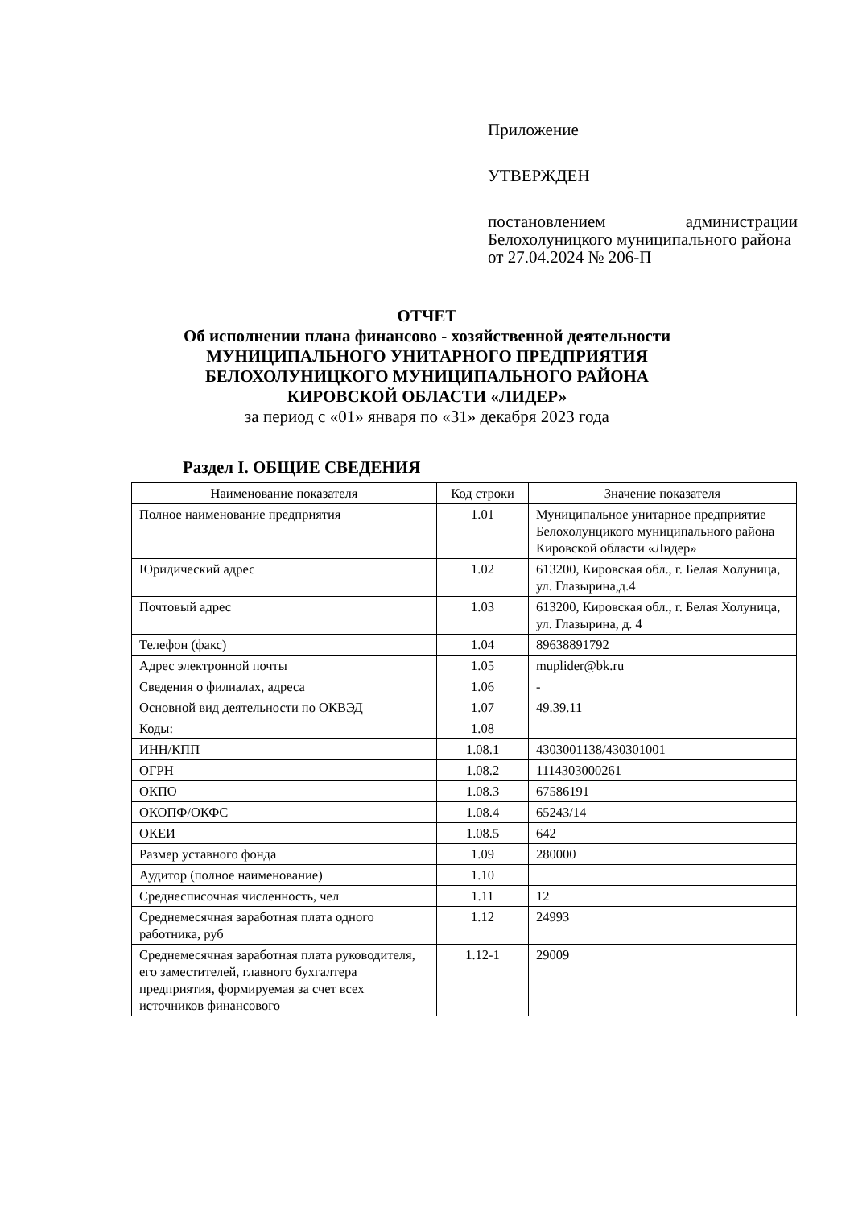Приложение
УТВЕРЖДЕН
постановлением администрации Белохолуницкого муниципального района
от 27.04.2024 № 206-П
ОТЧЕТ
Об исполнении плана финансово - хозяйственной деятельности
МУНИЦИПАЛЬНОГО УНИТАРНОГО ПРЕДПРИЯТИЯ
БЕЛОХОЛУНИЦКОГО МУНИЦИПАЛЬНОГО РАЙОНА
КИРОВСКОЙ ОБЛАСТИ «ЛИДЕР»
за период с «01» января по «31» декабря 2023 года
Раздел I. ОБЩИЕ СВЕДЕНИЯ
| Наименование показателя | Код строки | Значение показателя |
| --- | --- | --- |
| Полное наименование предприятия | 1.01 | Муниципальное унитарное предприятие Белохолунцикого муниципального района Кировской области «Лидер» |
| Юридический адрес | 1.02 | 613200, Кировская обл., г. Белая Холуница, ул. Глазырина,д.4 |
| Почтовый адрес | 1.03 | 613200, Кировская обл., г. Белая Холуница, ул. Глазырина, д. 4 |
| Телефон (факс) | 1.04 | 89638891792 |
| Адрес электронной почты | 1.05 | muplider@bk.ru |
| Сведения о филиалах, адреса | 1.06 | - |
| Основной вид деятельности по ОКВЭД | 1.07 | 49.39.11 |
| Коды: | 1.08 | |
| ИНН/КПП | 1.08.1 | 4303001138/430301001 |
| ОГРН | 1.08.2 | 1114303000261 |
| ОКПО | 1.08.3 | 67586191 |
| ОКОПФ/ОКФС | 1.08.4 | 65243/14 |
| ОКЕИ | 1.08.5 | 642 |
| Размер уставного фонда | 1.09 | 280000 |
| Аудитор (полное наименование) | 1.10 | |
| Среднесписочная численность, чел | 1.11 | 12 |
| Среднемесячная заработная плата одного работника, руб | 1.12 | 24993 |
| Среднемесячная заработная плата руководителя, его заместителей, главного бухгалтера предприятия, формируемая за счет всех источников финансового | 1.12-1 | 29009 |